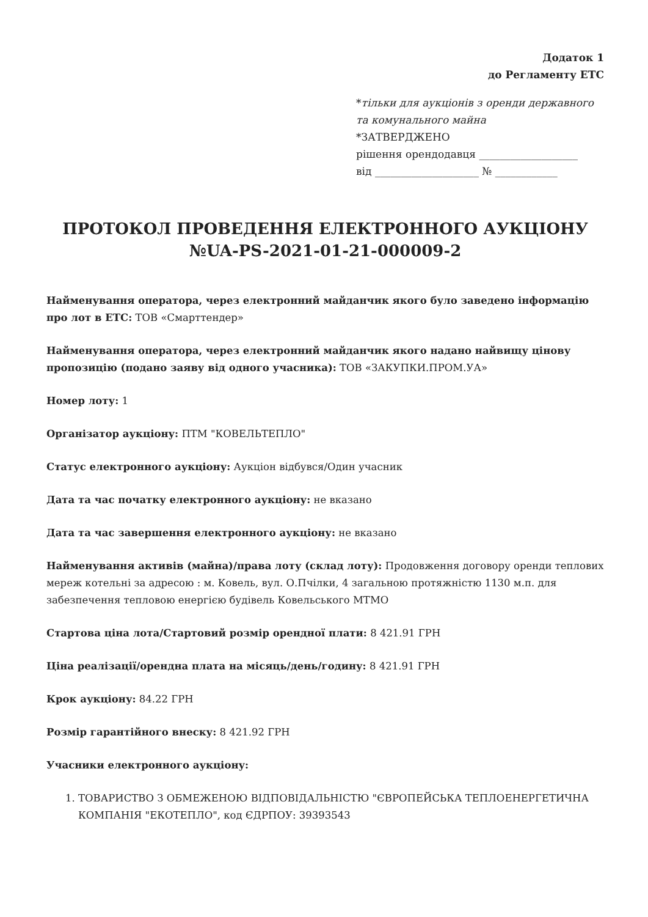Додаток 1
до Регламенту ЕТС
*тільки для аукціонів з оренди державного та комунального майна
*ЗАТВЕРДЖЕНО
рішення орендодавця ___________________
від ____________________ № ____________
ПРОТОКОЛ ПРОВЕДЕННЯ ЕЛЕКТРОННОГО АУКЦІОНУ №UA-PS-2021-01-21-000009-2
Найменування оператора, через електронний майданчик якого було заведено інформацію про лот в ЕТС: ТОВ «Смарттендер»
Найменування оператора, через електронний майданчик якого надано найвищу цінову пропозицію (подано заяву від одного учасника): ТОВ «ЗАКУПКИ.ПРОМ.УА»
Номер лоту: 1
Організатор аукціону: ПТМ "КОВЕЛЬТЕПЛО"
Статус електронного аукціону: Аукціон відбувся/Один учасник
Дата та час початку електронного аукціону: не вказано
Дата та час завершення електронного аукціону: не вказано
Найменування активів (майна)/права лоту (склад лоту): Продовження договору оренди теплових мереж котельні за адресою : м. Ковель, вул. О.Пчілки, 4 загальною протяжністю 1130 м.п. для забезпечення тепловою енергією будівель Ковельського МТМО
Стартова ціна лота/Стартовий розмір орендної плати: 8 421.91 ГРН
Ціна реалізації/орендна плата на місяць/день/годину: 8 421.91 ГРН
Крок аукціону: 84.22 ГРН
Розмір гарантійного внеску: 8 421.92 ГРН
Учасники електронного аукціону:
1. ТОВАРИСТВО З ОБМЕЖЕНОЮ ВІДПОВІДАЛЬНІСТЮ "ЄВРОПЕЙСЬКА ТЕПЛОЕНЕРГЕТИЧНА КОМПАНІЯ "ЕКОТЕПЛО", код ЄДРПОУ: 39393543